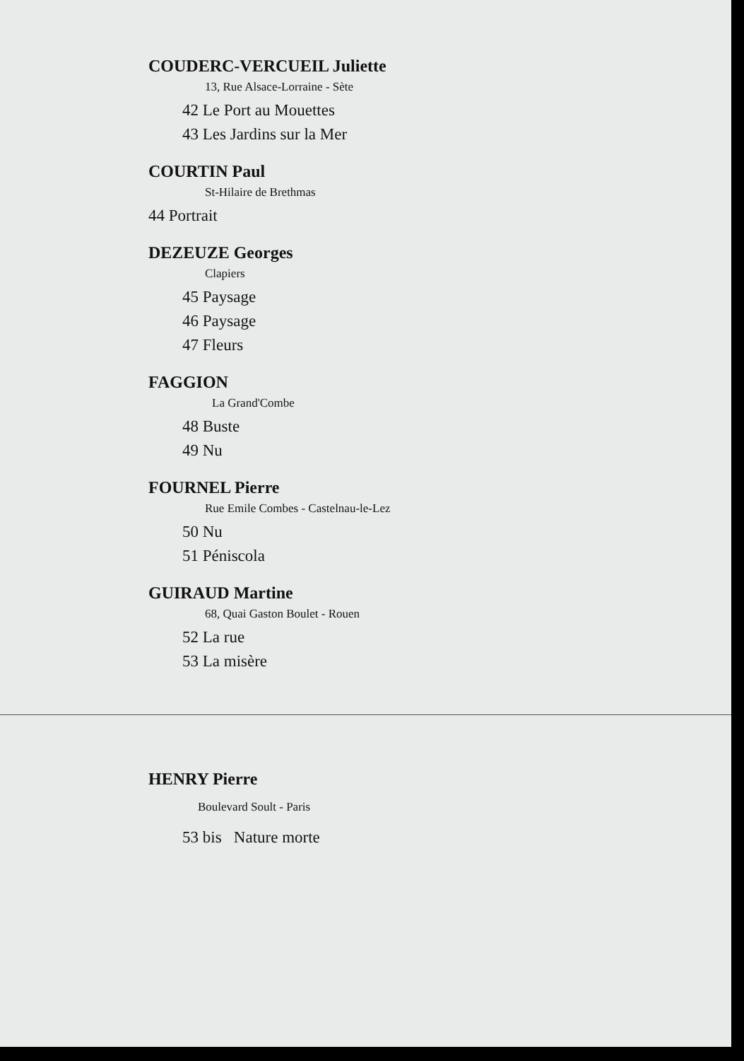COUDERC-VERCUEIL Juliette
13, Rue Alsace-Lorraine - Sète
42 Le Port au Mouettes
43 Les Jardins sur la Mer
COURTIN Paul
St-Hilaire de Brethmas
44 Portrait
DEZEUZE Georges
Clapiers
45 Paysage
46 Paysage
47 Fleurs
FAGGION
La Grand'Combe
48 Buste
49 Nu
FOURNEL Pierre
Rue Emile Combes - Castelnau-le-Lez
50 Nu
51 Péniscola
GUIRAUD Martine
68, Quai Gaston Boulet - Rouen
52 La rue
53 La misère
HENRY Pierre
Boulevard Soult - Paris
53 bis Nature morte